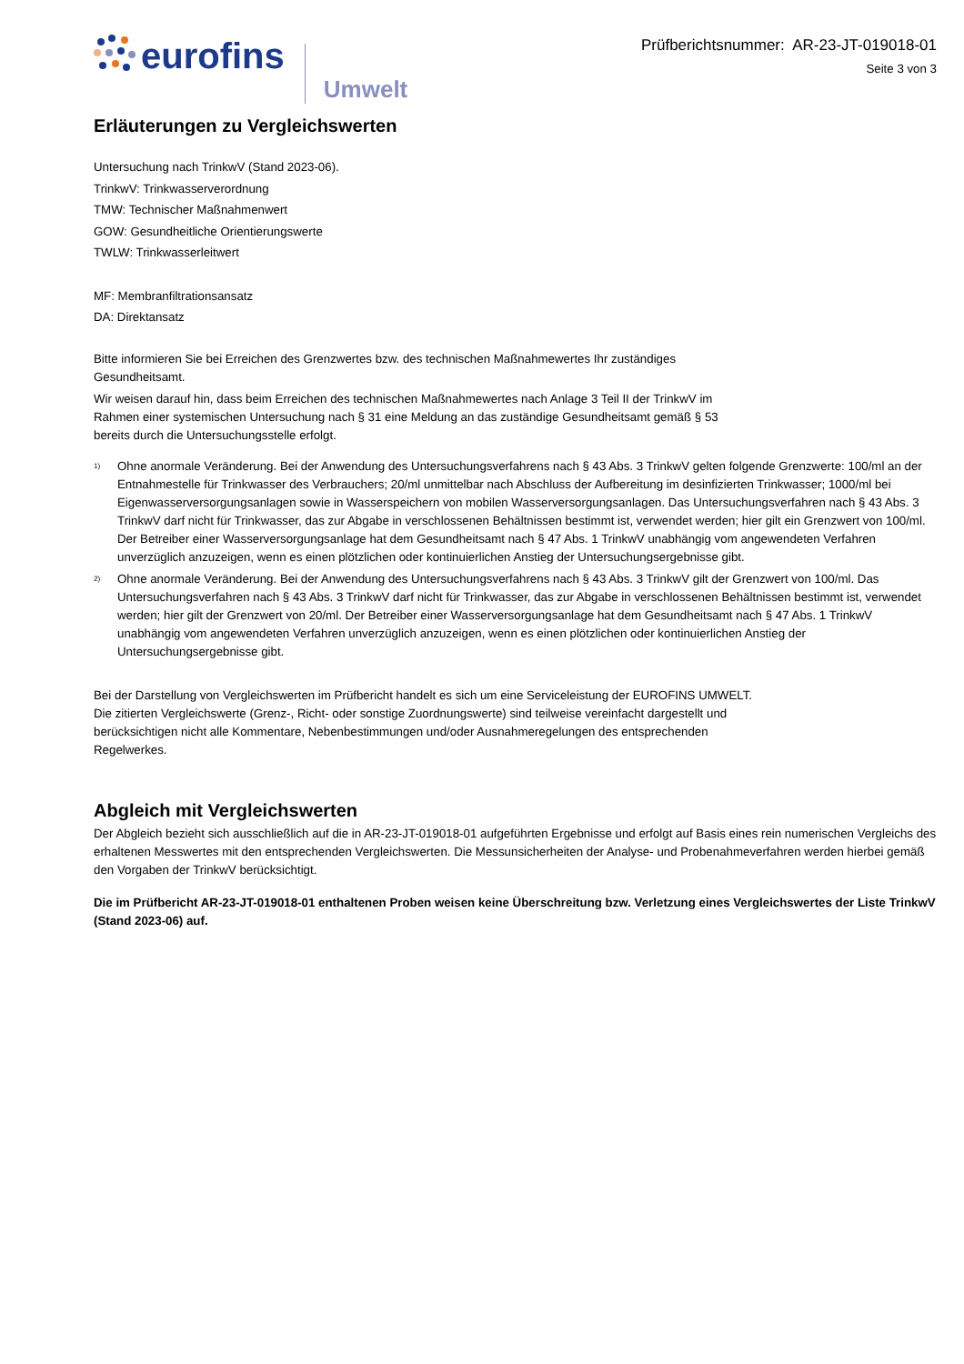eurofins
Umwelt
Prüfberichtsnummer: AR-23-JT-019018-01
Seite 3 von 3
Erläuterungen zu Vergleichswerten
Untersuchung nach TrinkwV (Stand 2023-06).
TrinkwV: Trinkwasserverordnung
TMW: Technischer Maßnahmenwert
GOW: Gesundheitliche Orientierungswerte
TWLW: Trinkwasserleitwert
MF: Membranfiltrationsansatz
DA: Direktansatz
Bitte informieren Sie bei Erreichen des Grenzwertes bzw. des technischen Maßnahmewertes Ihr zuständiges Gesundheitsamt.
Wir weisen darauf hin, dass beim Erreichen des technischen Maßnahmewertes nach Anlage 3 Teil II der TrinkwV im Rahmen einer systemischen Untersuchung nach § 31 eine Meldung an das zuständige Gesundheitsamt gemäß § 53 bereits durch die Untersuchungsstelle erfolgt.
<sup>1)</sup>
Ohne anormale Veränderung. Bei der Anwendung des Untersuchungsverfahrens nach § 43 Abs. 3 TrinkwV gelten folgende Grenzwerte: 100/ml an der Entnahmestelle für Trinkwasser des Verbrauchers; 20/ml unmittelbar nach Abschluss der Aufbereitung im desinfizierten Trinkwasser; 1000/ml bei Eigenwasserversorgungsanlagen sowie in Wasserspeichern von mobilen Wasserversorgungsanlagen. Das Untersuchungsverfahren nach § 43 Abs. 3 TrinkwV darf nicht für Trinkwasser, das zur Abgabe in verschlossenen Behältnissen bestimmt ist, verwendet werden; hier gilt ein Grenzwert von 100/ml. Der Betreiber einer Wasserversorgungsanlage hat dem Gesundheitsamt nach § 47 Abs. 1 TrinkwV unabhängig vom angewendeten Verfahren unverzüglich anzuzeigen, wenn es einen plötzlichen oder kontinuierlichen Anstieg der Untersuchungsergebnisse gibt.
<sup>2)</sup>
Ohne anormale Veränderung. Bei der Anwendung des Untersuchungsverfahrens nach § 43 Abs. 3 TrinkwV gilt der Grenzwert von 100/ml. Das Untersuchungsverfahren nach § 43 Abs. 3 TrinkwV darf nicht für Trinkwasser, das zur Abgabe in verschlossenen Behältnissen bestimmt ist, verwendet werden; hier gilt der Grenzwert von 20/ml. Der Betreiber einer Wasserversorgungsanlage hat dem Gesundheitsamt nach § 47 Abs. 1 TrinkwV unabhängig vom angewendeten Verfahren unverzüglich anzuzeigen, wenn es einen plötzlichen oder kontinuierlichen Anstieg der Untersuchungsergebnisse gibt.
Bei der Darstellung von Vergleichswerten im Prüfbericht handelt es sich um eine Serviceleistung der EUROFINS UMWELT. Die zitierten Vergleichswerte (Grenz-, Richt- oder sonstige Zuordnungswerte) sind teilweise vereinfacht dargestellt und berücksichtigen nicht alle Kommentare, Nebenbestimmungen und/oder Ausnahmeregelungen des entsprechenden Regelwerkes.
Abgleich mit Vergleichswerten
Der Abgleich bezieht sich ausschließlich auf die in AR-23-JT-019018-01 aufgeführten Ergebnisse und erfolgt auf Basis eines rein numerischen Vergleichs des erhaltenen Messwertes mit den entsprechenden Vergleichswerten. Die Messunsicherheiten der Analyse- und Probenahmeverfahren werden hierbei gemäß den Vorgaben der TrinkwV berücksichtigt.
Die im Prüfbericht AR-23-JT-019018-01 enthaltenen Proben weisen keine Überschreitung bzw. Verletzung eines Vergleichswertes der Liste TrinkwV (Stand 2023-06) auf.